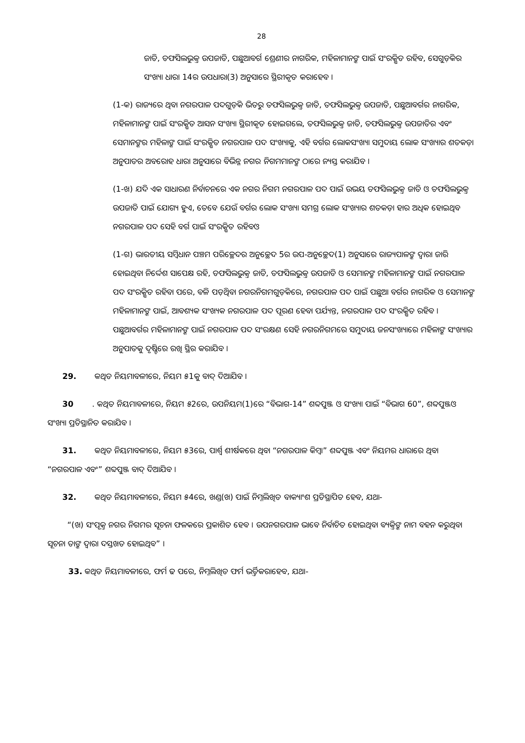28
ଜାତି, ତଫସିଲଭୁକ୍ତ ଉପଜାତି, ପଛୁଆବର୍ଗ ଶ୍ରେଣୀର ନାଗରିକ, ମହିଳାମାନଙ୍କ ପାଇଁ ସଂରକ୍ଷିତ ରହିବ, ସେଗୁଡ଼ିକର ସଂଖ୍ୟା ଧାରା 14ର ଉପଧାରା(3) ଅନୁସାରେ ସ୍ଥିରୀକୃତ କରାହେବ ।
(1-କ) ରାଜ୍ୟରେ ଥିବା ନଗରପାଳ ପଦଗୁଡ଼ିକ ଭିତରୁ ତଫସିଲଭୁକ୍ତ ଜାତି, ତଫସିଲଭୁକ୍ତ ଉପଜାତି, ପଛୁଆବର୍ଗର ନାଗରିକ, ମହିଳାମାନଙ୍କ ପାଇଁ ସଂରକ୍ଷିତ ଆସନ ସଂଖ୍ୟା ସ୍ଥିରୀକୃତ ହୋଇଗଲେ, ତଫସିଲଭୁକ୍ତ ଜାତି, ତଫସିଲଭୁକ୍ତ ଉପଜାତିର ଏବଂ ସେମାନଙ୍କର ମହିଳାଙ୍କ ପାଇଁ ସଂରକ୍ଷିତ ନଗରପାଳ ପଦ ସଂଖ୍ୟାକୁ, ଏହି ବର୍ଗର ଲୋକସଂଖ୍ୟା ସମୁଦାୟ ଲୋକ ସଂଖ୍ୟାର ଶତକଡ଼ା ଅନୁପାତର ଅବରୋହ ଧାରା ଅନୁସାରେ ବିଭିନ୍ନ ନଗର ନିଗମମାନଙ୍କ ଠାରେ ନ୍ୟସ୍ତ କରାଯିବ ।
(1-ଖ) ଯଦି ଏକ ସାଧାରଣ ନିର୍ବାଚନରେ ଏକ ନଗର ନିଗମ ନଗରପାଳ ପଦ ପାଇଁ ଉଭୟ ତଫସିଲଭୁକ୍ତ ଜାତି ଓ ତଫସିଲଭୁକ୍ତ ଉପଜାତି ପାଇଁ ଯୋଗ୍ୟ ହୁଏ, ତେବେ ଯେଉଁ ବର୍ଗର ଲୋକ ସଂଖ୍ୟା ସମଗ୍ର ଲୋକ ସଂଖ୍ୟାର ଶତକଡ଼ା ହାର ଅଧିକ ହୋଇଥିବ ନଗରପାଳ ପଦ ସେହି ବର୍ଗ ପାଇଁ ସଂରକ୍ଷିତ ରହିବଓ
(1-ଗ) ଭାରତୀୟ ସମ୍ବିଧାନ ପଞ୍ଚମ ପରିଚ୍ଛେଦର ଅନୁଚ୍ଛେଦ 5ର ଉପ-ଅନୁଚ୍ଛେଦ(1) ଅନୁସାରେ ରାଜ୍ୟପାଳଙ୍କ ଦ୍ୱାରା ଜାରି ହୋଇଥିବା ନିର୍ଦ୍ଦେଶ ସାପେକ୍ଷ ରହି, ତଫସିଲଭୁକ୍ତ ଜାତି, ତଫସିଲଭୁକ୍ତ ଉପଜାତି ଓ ସେମାନଙ୍କ ମହିଳାମାନଙ୍କ ପାଇଁ ନଗରପାଳ ପଦ ସଂରକ୍ଷିତ ରହିବା ପରେ, ବଳି ପଡ଼ିଥିବା ନଗରନିଗମଗୁଡ଼ିକରେ, ନଗରପାଳ ପଦ ପାଇଁ ପଛୁଆ ବର୍ଗର ନାଗରିକ ଓ ସେମାନଙ୍କ ମହିଳାମାନଙ୍କ ପାଇଁ, ଆବଶ୍ୟକ ସଂଖ୍ୟକ ନଗରପାଳ ପଦ ପୂରଣ ହେବା ପର୍ଯ୍ୟନ୍ତ, ନଗରପାଳ ପଦ ସଂରକ୍ଷିତ ରହିବ । ପଛୁଆବର୍ଗର ମହିଳାମାନଙ୍କ ପାଇଁ ନଗରପାଳ ପଦ ସଂରକ୍ଷଣ ସେହି ନଗରନିଗମରେ ସମୁଦାୟ ଜନସଂଖ୍ୟାରେ ମହିଳାଙ୍କ ସଂଖ୍ୟାର ଅନୁପାତକୁ ଦୃଷ୍ଟିରେ ରଖି ସ୍ଥିର କରାଯିବ ।
29. କଥିତ ନିୟମାବଳୀରେ, ନିୟମ ୫1କୁ ବାଦ୍ ଦିଆଯିବ ।
30. କଥିତ ନିୟମାବଳୀରେ, ନିୟମ ୫2ରେ, ଉପନିୟମ(1)ରେ “ବିଭାଗ-14” ଶବ୍ଦପୁଞ୍ଜ ଓ ସଂଖ୍ୟା ପାଇଁ “ବିଭାଗ 60”, ଶବ୍ଦପୁଞ୍ଜଓ ସଂଖ୍ୟା ପ୍ରତିସ୍ଥାନିତ କରାଯିବ ।
31. କଥିତ ନିୟମାବଳୀରେ, ନିୟମ ୫3ରେ, ପାର୍ଶ୍ୱ ଶୀର୍ଷକରେ ଥିବା “ନଗରପାଳ କିମ୍ବା” ଶବ୍ଦପୁଞ୍ଜ ଏବଂ ନିୟମର ଧାରାରେ ଥିବା “ନଗରପାଳ ଏବଂ” ଶବ୍ଦପୁଞ୍ଜ ବାଦ୍ ଦିଆଯିବ ।
32. କଥିତ ନିୟମାବଳୀରେ, ନିୟମ ୫4ରେ, ଖଣ୍ଡ(ଖ) ପାଇଁ ନିମ୍ନଲିଖିତ ବାକ୍ୟାଂଶ ପ୍ରତିସ୍ଥାପିତ ହେବ, ଯଥା-
“(ଖ) ସଂପୃକ୍ତ ନଗର ନିଗମର ସୂଚନା ଫଳକରେ ପ୍ରକାଶିତ ହେବ । ଉପନଗରପାଳ ଭାବେ ନିର୍ବାଚିତ ହୋଇଥିବା ବ୍ୟକ୍ତିଙ୍କ ନାମ ବହନ କରୁଥିବା ସୂଚନା ତାଙ୍କ ଦ୍ୱାରା ଦସ୍ତଖତ ହୋଇଥିବ” ।
33. କଥିତ ନିୟମାବଳୀରେ, ଫର୍ମ ଢ ପରେ, ନିମ୍ନଲିଖିତ ଫର୍ମ ଭର୍ତ୍ତିକରାହେବ, ଯଥା-